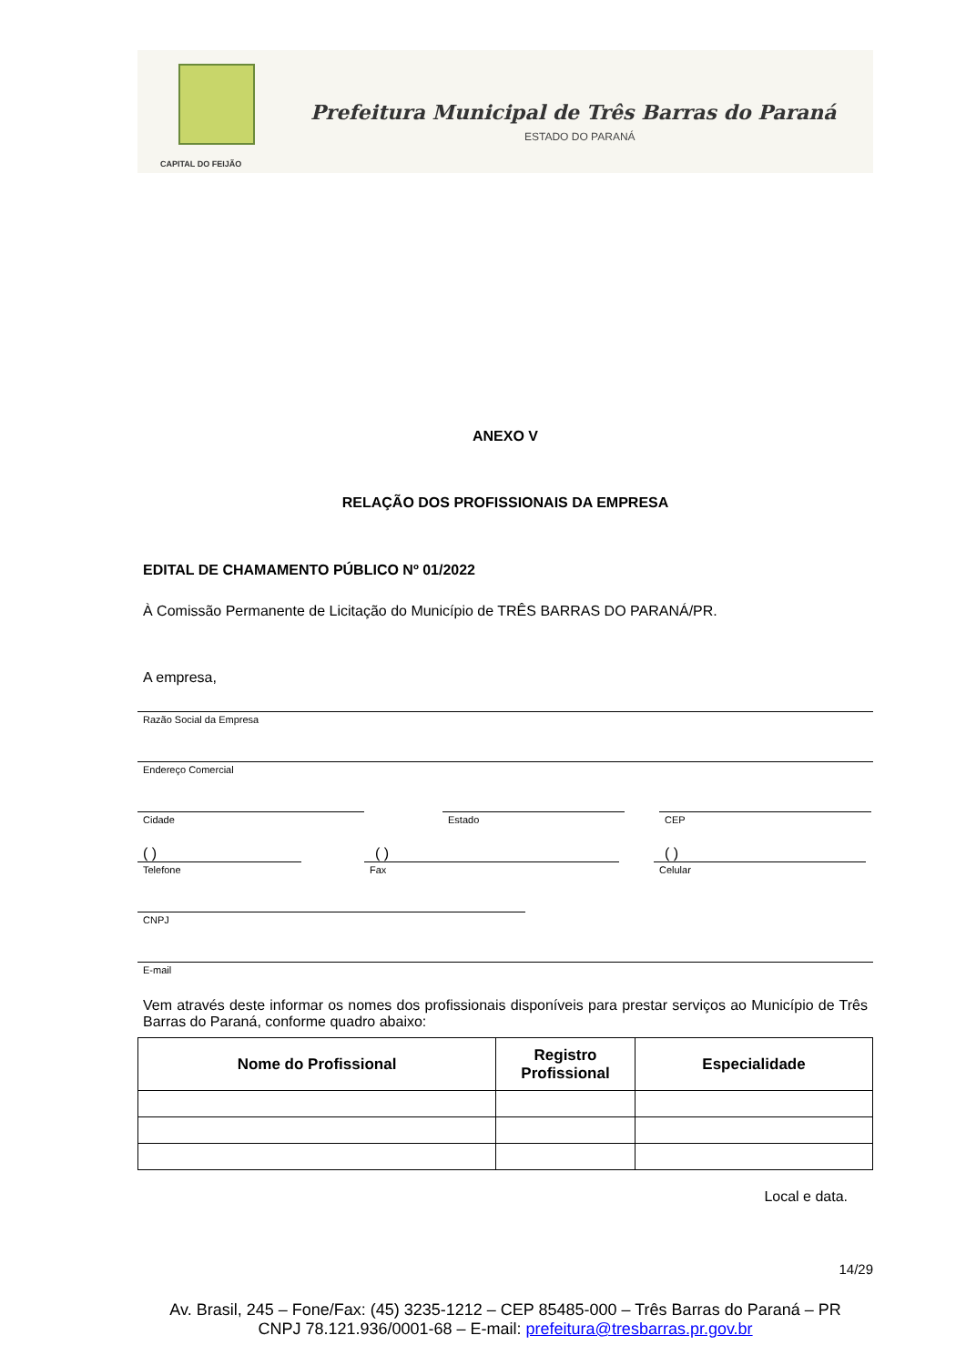CAPITAL DO FEIJÃO
Prefeitura Municipal de Três Barras do Paraná
ESTADO DO PARANÁ
ANEXO V
RELAÇÃO DOS PROFISSIONAIS DA EMPRESA
EDITAL DE CHAMAMENTO PÚBLICO Nº 01/2022
À Comissão Permanente de Licitação do Município de TRÊS BARRAS DO PARANÁ/PR.
A empresa,
Razão Social da Empresa
Endereço Comercial
Cidade Estado CEP
( ) ( ) ( )
Telefone Fax Celular
CNPJ
E-mail
Vem através deste informar os nomes dos profissionais disponíveis para prestar serviços ao Município de Três Barras do Paraná, conforme quadro abaixo:
| Nome do Profissional | Registro Profissional | Especialidade |
| --- | --- | --- |
Local e data.
14/29
Av. Brasil, 245 – Fone/Fax: (45) 3235-1212 – CEP 85485-000 – Três Barras do Paraná – PR
CNPJ 78.121.936/0001-68 – E-mail: prefeitura@tresbarras.pr.gov.br